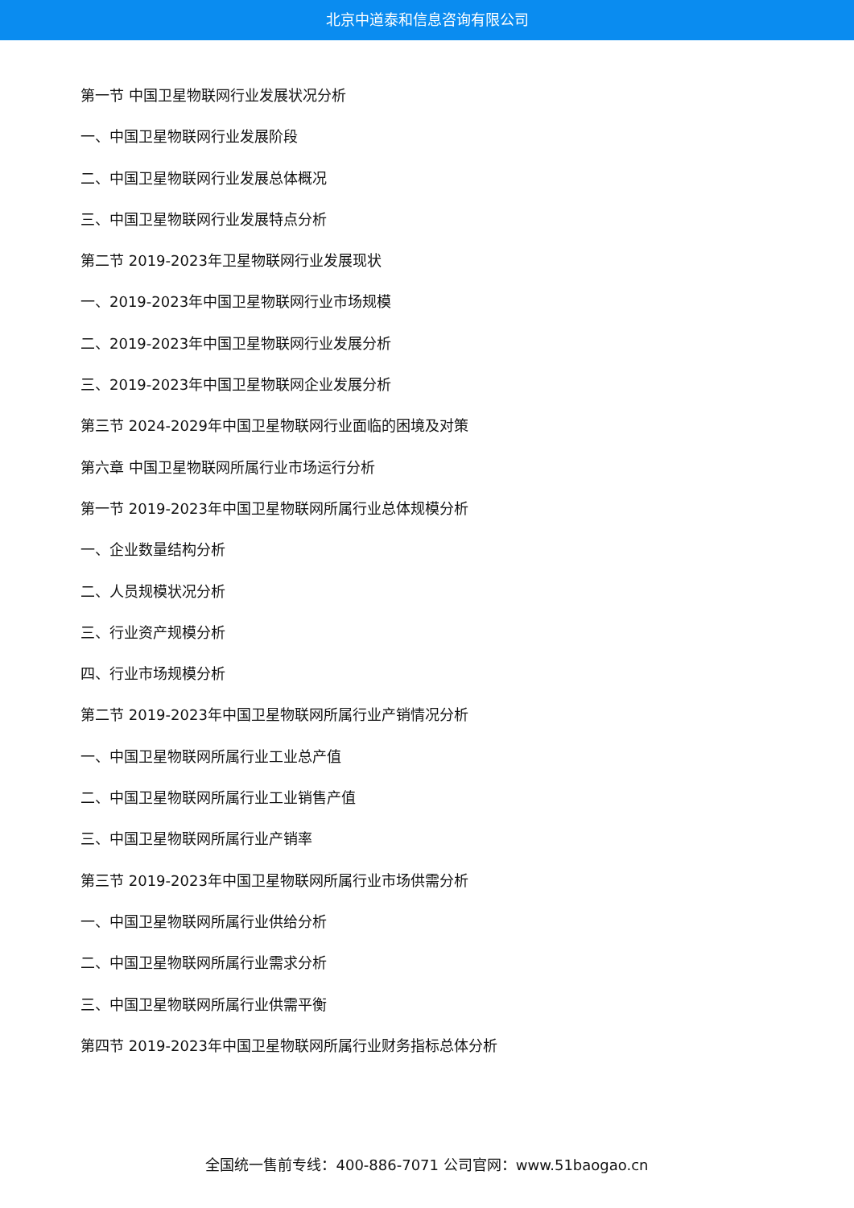北京中道泰和信息咨询有限公司
第一节 中国卫星物联网行业发展状况分析
一、中国卫星物联网行业发展阶段
二、中国卫星物联网行业发展总体概况
三、中国卫星物联网行业发展特点分析
第二节 2019-2023年卫星物联网行业发展现状
一、2019-2023年中国卫星物联网行业市场规模
二、2019-2023年中国卫星物联网行业发展分析
三、2019-2023年中国卫星物联网企业发展分析
第三节 2024-2029年中国卫星物联网行业面临的困境及对策
第六章 中国卫星物联网所属行业市场运行分析
第一节 2019-2023年中国卫星物联网所属行业总体规模分析
一、企业数量结构分析
二、人员规模状况分析
三、行业资产规模分析
四、行业市场规模分析
第二节 2019-2023年中国卫星物联网所属行业产销情况分析
一、中国卫星物联网所属行业工业总产值
二、中国卫星物联网所属行业工业销售产值
三、中国卫星物联网所属行业产销率
第三节 2019-2023年中国卫星物联网所属行业市场供需分析
一、中国卫星物联网所属行业供给分析
二、中国卫星物联网所属行业需求分析
三、中国卫星物联网所属行业供需平衡
第四节 2019-2023年中国卫星物联网所属行业财务指标总体分析
全国统一售前专线：400-886-7071 公司官网：www.51baogao.cn